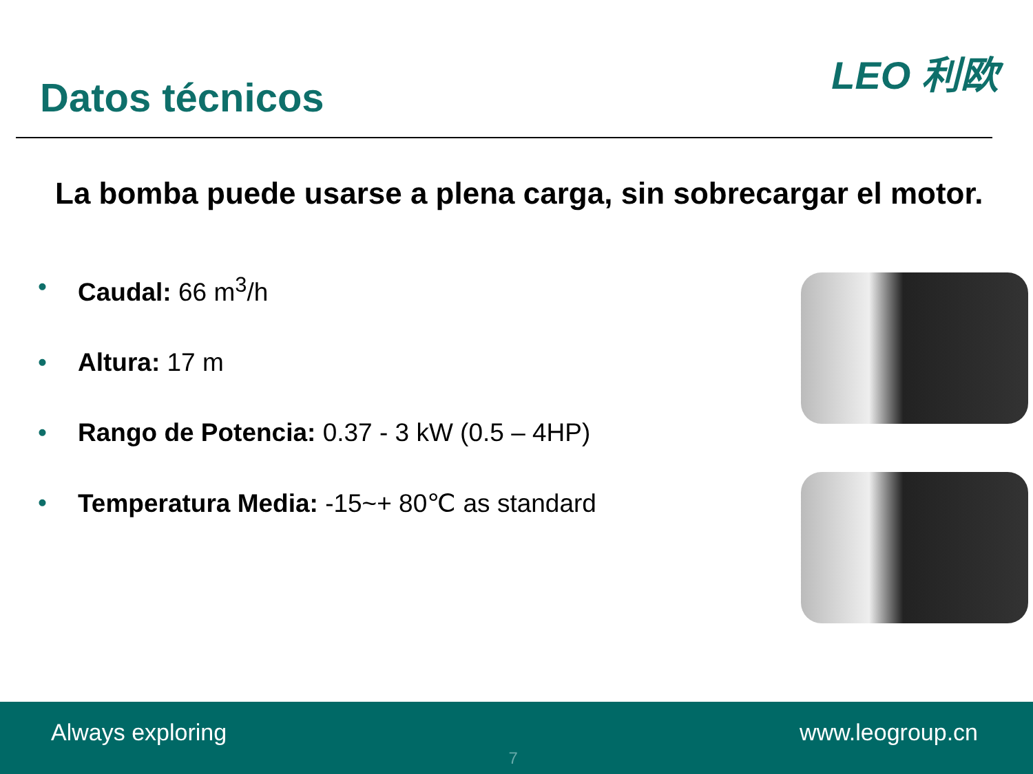Datos técnicos
LEO 利欧
La bomba puede usarse a plena carga, sin sobrecargar el motor.
• Caudal: 66 m<sup>3</sup>/h
• Altura: 17 m
• Rango de Potencia: 0.37 - 3 kW (0.5 – 4HP)
• Temperatura Media: -15~+ 80℃ as standard
Always exploring
7
www.leogroup.cn